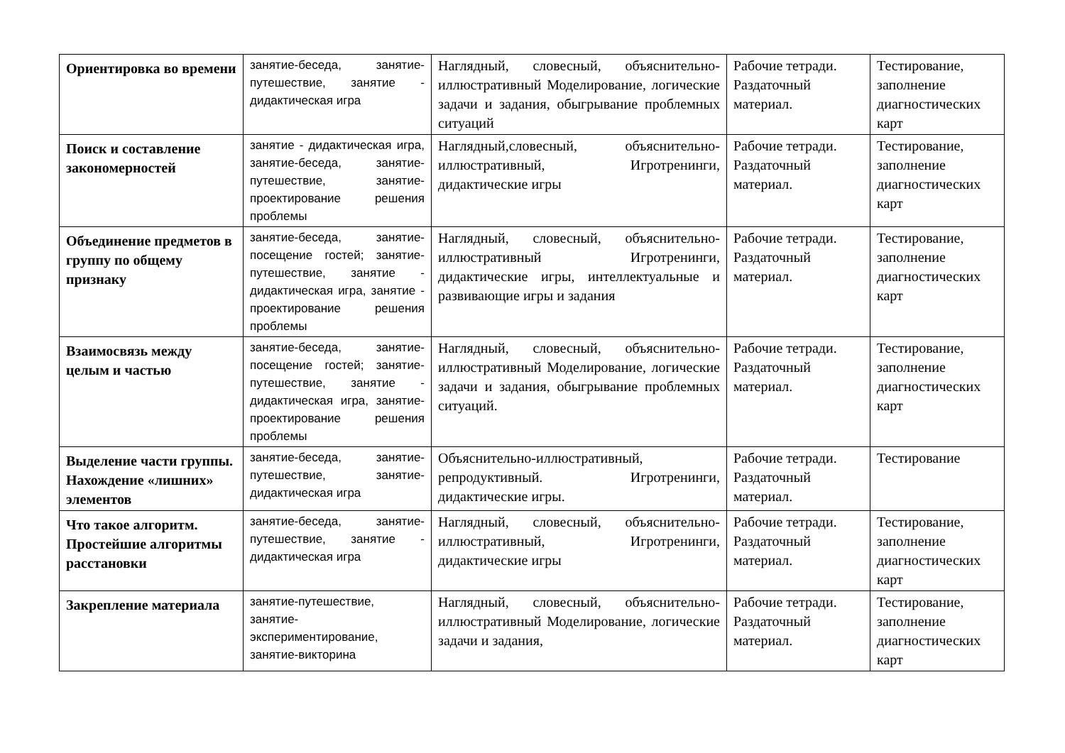| Ориентировка во времени | занятие-беседа, занятие-путешествие, занятие - дидактическая игра | Наглядный, словесный, объяснительно-иллюстративный Моделирование, логические задачи и задания, обыгрывание проблемных ситуаций | Рабочие тетради. Раздаточный материал. | Тестирование, заполнение диагностических карт |
| Поиск и составление закономерностей | занятие - дидактическая игра, занятие-беседа, занятие-путешествие, занятие-проектирование решения проблемы | Наглядный,словесный, объяснительно-иллюстративный, Игротренинги, дидактические игры | Рабочие тетради. Раздаточный материал. | Тестирование, заполнение диагностических карт |
| Объединение предметов в группу по общему признаку | занятие-беседа, занятие-посещение гостей; занятие-путешествие, занятие - дидактическая игра, занятие - проектирование решения проблемы | Наглядный, словесный, объяснительно-иллюстративный Игротренинги, дидактические игры, интеллектуальные и развивающие игры и задания | Рабочие тетради. Раздаточный материал. | Тестирование, заполнение диагностических карт |
| Взаимосвязь между целым и частью | занятие-беседа, занятие-посещение гостей; занятие-путешествие, занятие - дидактическая игра, занятие-проектирование решения проблемы | Наглядный, словесный, объяснительно-иллюстративный Моделирование, логические задачи и задания, обыгрывание проблемных ситуаций. | Рабочие тетради. Раздаточный материал. | Тестирование, заполнение диагностических карт |
| Выделение части группы. Нахождение «лишних» элементов | занятие-беседа, занятие-путешествие, занятие-дидактическая игра | Объяснительно-иллюстративный, репродуктивный. Игротренинги, дидактические игры. | Рабочие тетради. Раздаточный материал. | Тестирование |
| Что такое алгоритм. Простейшие алгоритмы расстановки | занятие-беседа, занятие-путешествие, занятие - дидактическая игра | Наглядный, словесный, объяснительно-иллюстративный, Игротренинги, дидактические игры | Рабочие тетради. Раздаточный материал. | Тестирование, заполнение диагностических карт |
| Закрепление материала | занятие-путешествие, занятие-экспериментирование, занятие-викторина | Наглядный, словесный, объяснительно-иллюстративный Моделирование, логические задачи и задания, | Рабочие тетради. Раздаточный материал. | Тестирование, заполнение диагностических карт |